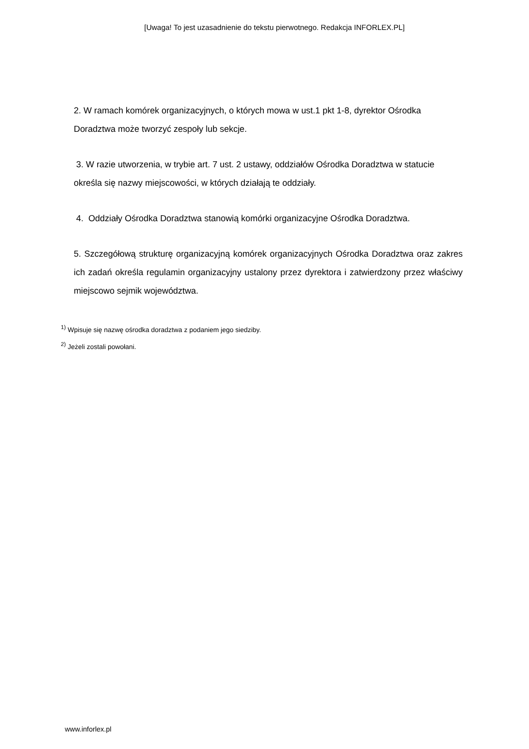[Uwaga! To jest uzasadnienie do tekstu pierwotnego. Redakcja INFORLEX.PL]
2. W ramach komórek organizacyjnych, o których mowa w ust.1 pkt 1-8, dyrektor Ośrodka Doradztwa może tworzyć zespoły lub sekcje.
3. W razie utworzenia, w trybie art. 7 ust. 2 ustawy, oddziałów Ośrodka Doradztwa w statucie określa się nazwy miejscowości, w których działają te oddziały.
4. Oddziały Ośrodka Doradztwa stanowią komórki organizacyjne Ośrodka Doradztwa.
5. Szczegółową strukturę organizacyjną komórek organizacyjnych Ośrodka Doradztwa oraz zakres ich zadań określa regulamin organizacyjny ustalony przez dyrektora i zatwierdzony przez właściwy miejscowo sejmik województwa.
<sup>1)</sup> Wpisuje się nazwę ośrodka doradztwa z podaniem jego siedziby.
<sup>2)</sup> Jeżeli zostali powołani.
www.inforlex.pl